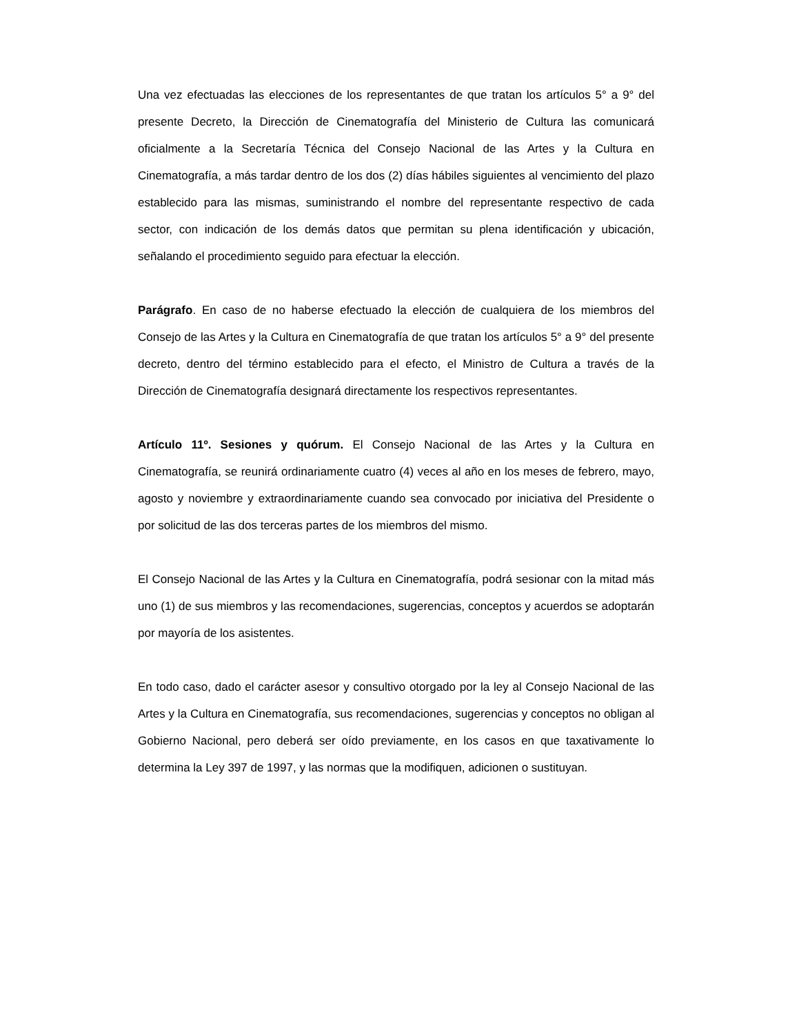Una vez efectuadas las elecciones de los representantes de que tratan los artículos 5° a 9° del presente Decreto, la Dirección de Cinematografía del Ministerio de Cultura las comunicará oficialmente a la Secretaría Técnica del Consejo Nacional de las Artes y la Cultura en Cinematografía, a más tardar dentro de los dos (2) días hábiles siguientes al vencimiento del plazo establecido para las mismas, suministrando el nombre del representante respectivo de cada sector, con indicación de los demás datos que permitan su plena identificación y ubicación, señalando el procedimiento seguido para efectuar la elección.
Parágrafo. En caso de no haberse efectuado la elección de cualquiera de los miembros del Consejo de las Artes y la Cultura en Cinematografía de que tratan los artículos 5° a 9° del presente decreto, dentro del término establecido para el efecto, el Ministro de Cultura a través de la Dirección de Cinematografía designará directamente los respectivos representantes.
Artículo 11º. Sesiones y quórum. El Consejo Nacional de las Artes y la Cultura en Cinematografía, se reunirá ordinariamente cuatro (4) veces al año en los meses de febrero, mayo, agosto y noviembre y extraordinariamente cuando sea convocado por iniciativa del Presidente o por solicitud de las dos terceras partes de los miembros del mismo.
El Consejo Nacional de las Artes y la Cultura en Cinematografía, podrá sesionar con la mitad más uno (1) de sus miembros y las recomendaciones, sugerencias, conceptos y acuerdos se adoptarán por mayoría de los asistentes.
En todo caso, dado el carácter asesor y consultivo otorgado por la ley al Consejo Nacional de las Artes y la Cultura en Cinematografía, sus recomendaciones, sugerencias y conceptos no obligan al Gobierno Nacional, pero deberá ser oído previamente, en los casos en que taxativamente lo determina la Ley 397 de 1997, y las normas que la modifiquen, adicionen o sustituyan.